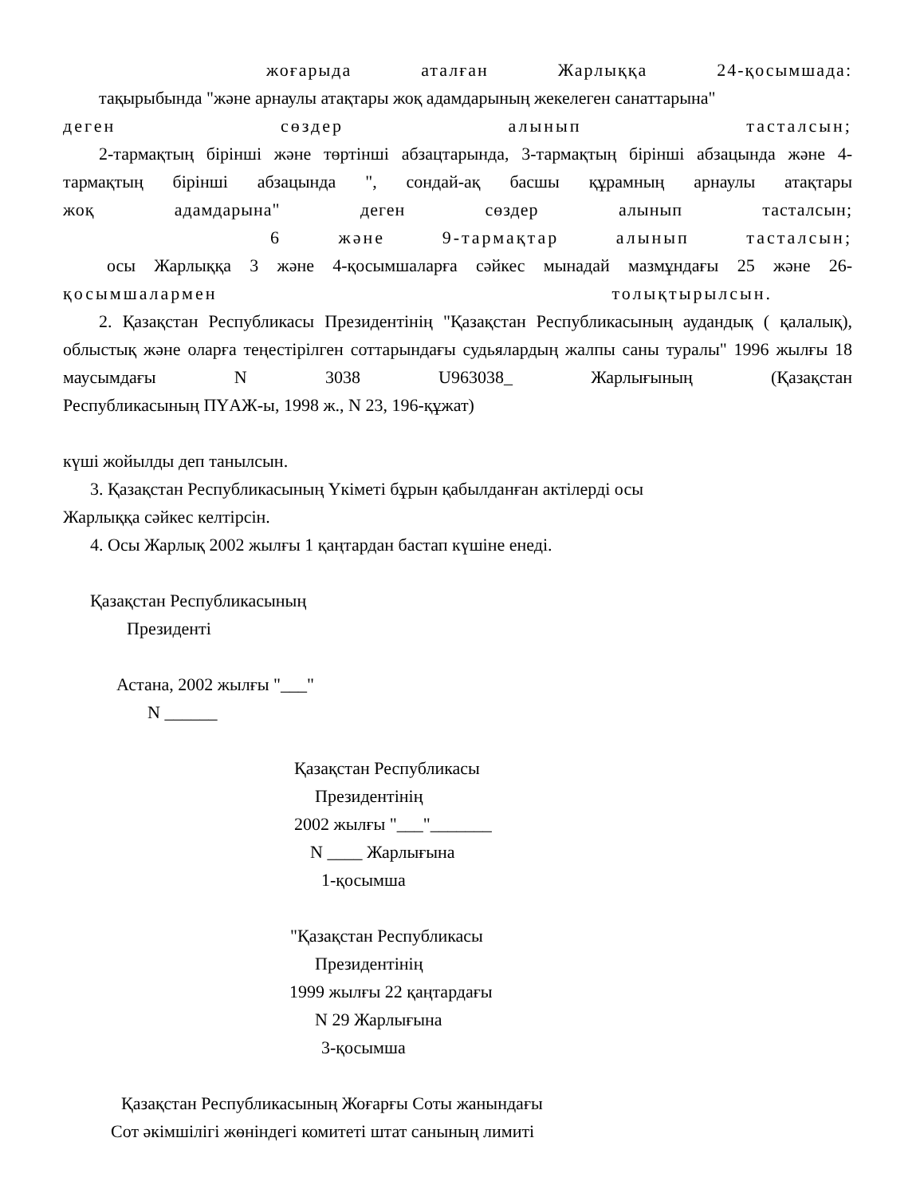жоғарыда аталған Жарлыққа 24-қосымшада:
тақырыбында "және арнаулы атақтары жоқ адамдарының жекелеген санаттарына"
деген сөздер алынып тасталсын;
2-тармақтың бірінші және төртінші абзацтарында, 3-тармақтың бірінші абзацында және 4-тармақтың бірінші абзацында ", сондай-ақ басшы құрамның арнаулы атақтары
жоқ адамдарына" деген сөздер алынып тасталсын;
6 және 9-тармақтар алынып тасталсын;
осы Жарлыққа 3 және 4-қосымшаларға сәйкес мынадай мазмұндағы 25 және 26-
қосымшалармен толықтырылсын.
2. Қазақстан Республикасы Президентінің "Қазақстан Республикасының аудандық ( қалалық), облыстық және оларға теңестірілген соттарындағы судьялардың жалпы саны туралы" 1996 жылғы 18 маусымдағы N 3038 U963038_ Жарлығының (Қазақстан
Республикасының ПҮАЖ-ы, 1998 ж., N 23, 196-құжат)
күші жойылды деп танылсын.
3. Қазақстан Республикасының Үкіметі бұрын қабылданған актілерді осы
Жарлыққа сәйкес келтірсін.
4. Осы Жарлық 2002 жылғы 1 қаңтардан бастап күшіне енеді.
Қазақстан Республикасының
Президенті
Астана, 2002 жылғы "___"
N ______
Қазақстан Республикасы
Президентінің
2002 жылғы "___"_______
N ____ Жарлығына
1-қосымша
"Қазақстан Республикасы
Президентінің
1999 жылғы 22 қаңтардағы
N 29 Жарлығына
3-қосымша
Қазақстан Республикасының Жоғарғы Соты жанындағы
Сот әкімшілігі жөніндегі комитеті штат санының лимиті